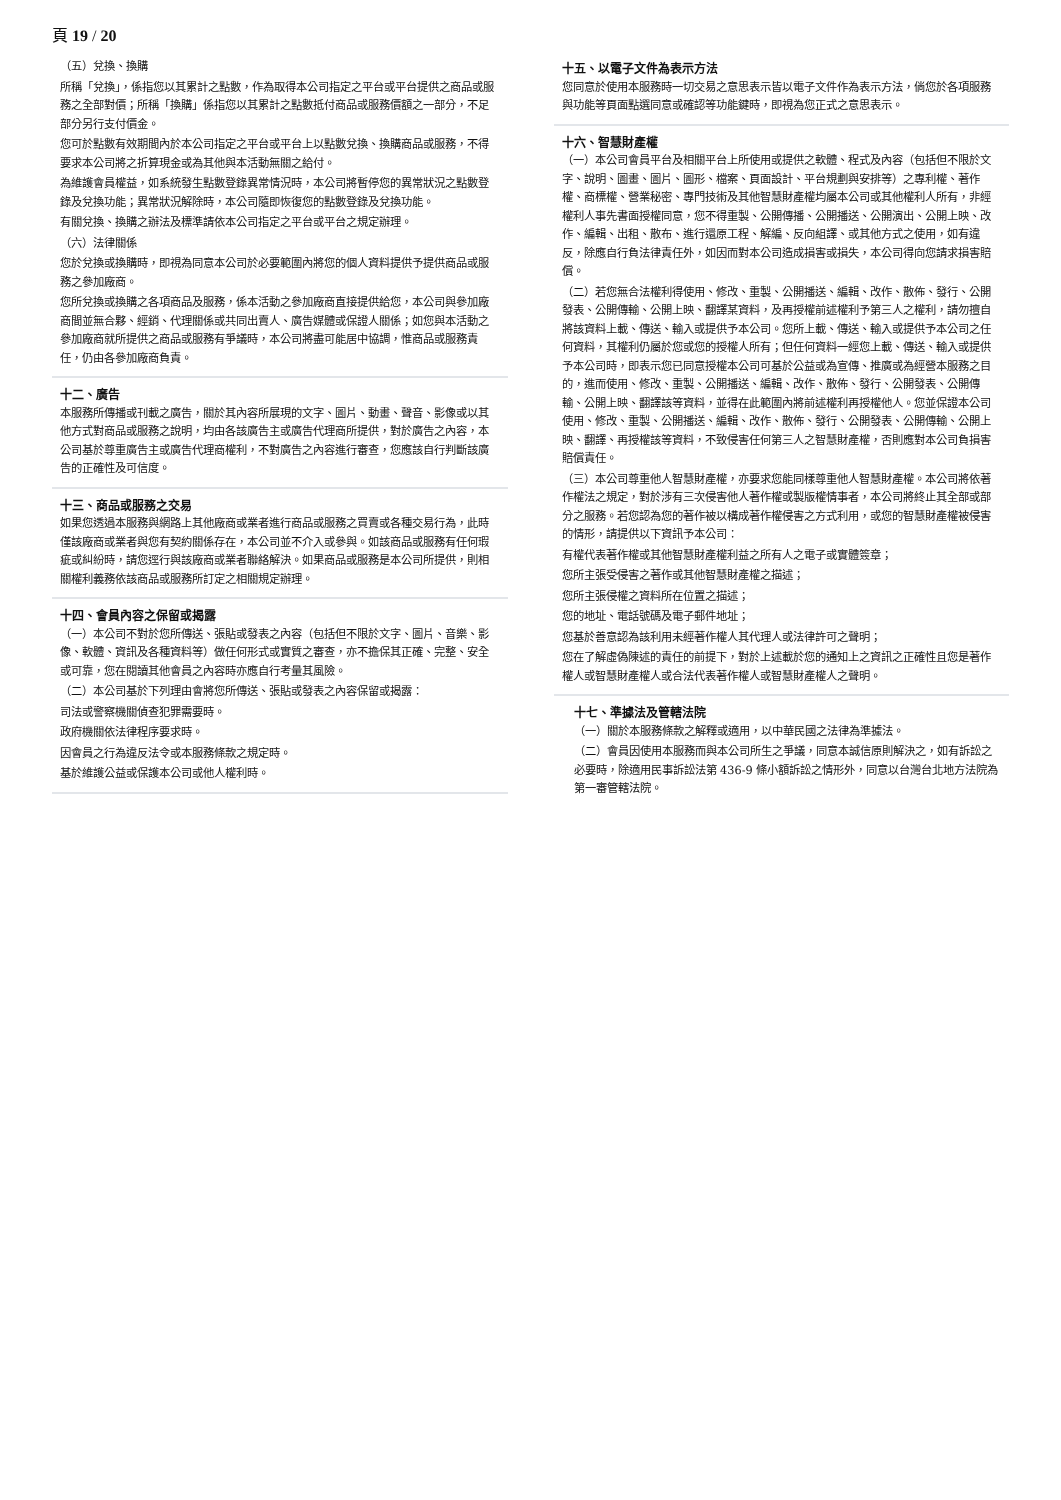頁 19 / 20
（五）兌換、換購
所稱「兌換」，係指您以其累計之點數，作為取得本公司指定之平台或平台提供之商品或服務之全部對價；所稱「換購」係指您以其累計之點數抵付商品或服務價額之一部分，不足部分另行支付價金。
您可於點數有效期間內於本公司指定之平台或平台上以點數兌換、換購商品或服務，不得要求本公司將之折算現金或為其他與本活動無關之給付。
為維護會員權益，如系統發生點數登錄異常情況時，本公司將暫停您的異常狀況之點數登錄及兌換功能；異常狀況解除時，本公司隨即恢復您的點數登錄及兌換功能。
有關兌換、換購之辦法及標準請依本公司指定之平台或平台之規定辦理。
（六）法律關係
您於兌換或換購時，即視為同意本公司於必要範圍內將您的個人資料提供予提供商品或服務之參加廠商。
您所兌換或換購之各項商品及服務，係本活動之參加廠商直接提供給您，本公司與參加廠商間並無合夥、經銷、代理關係或共同出賣人、廣告媒體或保證人關係；如您與本活動之參加廠商就所提供之商品或服務有爭議時，本公司將盡可能居中協調，惟商品或服務責任，仍由各參加廠商負責。
十二、廣告
本服務所傳播或刊載之廣告，關於其內容所展現的文字、圖片、動畫、聲音、影像或以其他方式對商品或服務之說明，均由各該廣告主或廣告代理商所提供，對於廣告之內容，本公司基於尊重廣告主或廣告代理商權利，不對廣告之內容進行審查，您應該自行判斷該廣告的正確性及可信度。
十三、商品或服務之交易
如果您透過本服務與網路上其他廠商或業者進行商品或服務之買賣或各種交易行為，此時僅該廠商或業者與您有契約關係存在，本公司並不介入或參與。如該商品或服務有任何瑕疵或糾紛時，請您逕行與該廠商或業者聯絡解決。如果商品或服務是本公司所提供，則相關權利義務依該商品或服務所訂定之相關規定辦理。
十四、會員內容之保留或揭露
（一）本公司不對於您所傳送、張貼或發表之內容（包括但不限於文字、圖片、音樂、影像、軟體、資訊及各種資料等）做任何形式或實質之審查，亦不擔保其正確、完整、安全或可靠，您在閱讀其他會員之內容時亦應自行考量其風險。
（二）本公司基於下列理由會將您所傳送、張貼或發表之內容保留或揭露：
司法或警察機關偵查犯罪需要時。
政府機關依法律程序要求時。
因會員之行為違反法令或本服務條款之規定時。
基於維護公益或保護本公司或他人權利時。
十五、以電子文件為表示方法
您同意於使用本服務時一切交易之意思表示皆以電子文件作為表示方法，倘您於各項服務與功能等頁面點選同意或確認等功能鍵時，即視為您正式之意思表示。
十六、智慧財產權
（一）本公司會員平台及相關平台上所使用或提供之軟體、程式及內容（包括但不限於文字、說明、圖畫、圖片、圖形、檔案、頁面設計、平台規劃與安排等）之專利權、著作權、商標權、營業秘密、專門技術及其他智慧財產權均屬本公司或其他權利人所有，非經權利人事先書面授權同意，您不得重製、公開傳播、公開播送、公開演出、公開上映、改作、編輯、出租、散布、進行還原工程、解編、反向組譯、或其他方式之使用，如有違反，除應自行負法律責任外，如因而對本公司造成損害或損失，本公司得向您請求損害賠償。
（二）若您無合法權利得使用、修改、重製、公開播送、編輯、改作、散佈、發行、公開發表、公開傳輸、公開上映、翻譯某資料，及再授權前述權利予第三人之權利，請勿擅自將該資料上載、傳送、輸入或提供予本公司。您所上載、傳送、輸入或提供予本公司之任何資料，其權利仍屬於您或您的授權人所有；但任何資料一經您上載、傳送、輸入或提供予本公司時，即表示您已同意授權本公司可基於公益或為宣傳、推廣或為經營本服務之目的，進而使用、修改、重製、公開播送、編輯、改作、散佈、發行、公開發表、公開傳輸、公開上映、翻譯該等資料，並得在此範圍內將前述權利再授權他人。您並保證本公司使用、修改、重製、公開播送、編輯、改作、散佈、發行、公開發表、公開傳輸、公開上映、翻譯、再授權該等資料，不致侵害任何第三人之智慧財產權，否則應對本公司負損害賠償責任。
（三）本公司尊重他人智慧財產權，亦要求您能同樣尊重他人智慧財產權。本公司將依著作權法之規定，對於涉有三次侵害他人著作權或製版權情事者，本公司將終止其全部或部分之服務。若您認為您的著作被以構成著作權侵害之方式利用，或您的智慧財產權被侵害的情形，請提供以下資訊予本公司：
有權代表著作權或其他智慧財產權利益之所有人之電子或實體簽章；
您所主張受侵害之著作或其他智慧財產權之描述；
您所主張侵權之資料所在位置之描述；
您的地址、電話號碼及電子郵件地址；
您基於善意認為該利用未經著作權人其代理人或法律許可之聲明；
您在了解虛偽陳述的責任的前提下，對於上述載於您的通知上之資訊之正確性且您是著作權人或智慧財產權人或合法代表著作權人或智慧財產權人之聲明。
十七、準據法及管轄法院
（一）關於本服務條款之解釋或適用，以中華民國之法律為準據法。
（二）會員因使用本服務而與本公司所生之爭議，同意本誠信原則解決之，如有訴訟之必要時，除適用民事訴訟法第 436-9 條小額訴訟之情形外，同意以台灣台北地方法院為第一審管轄法院。